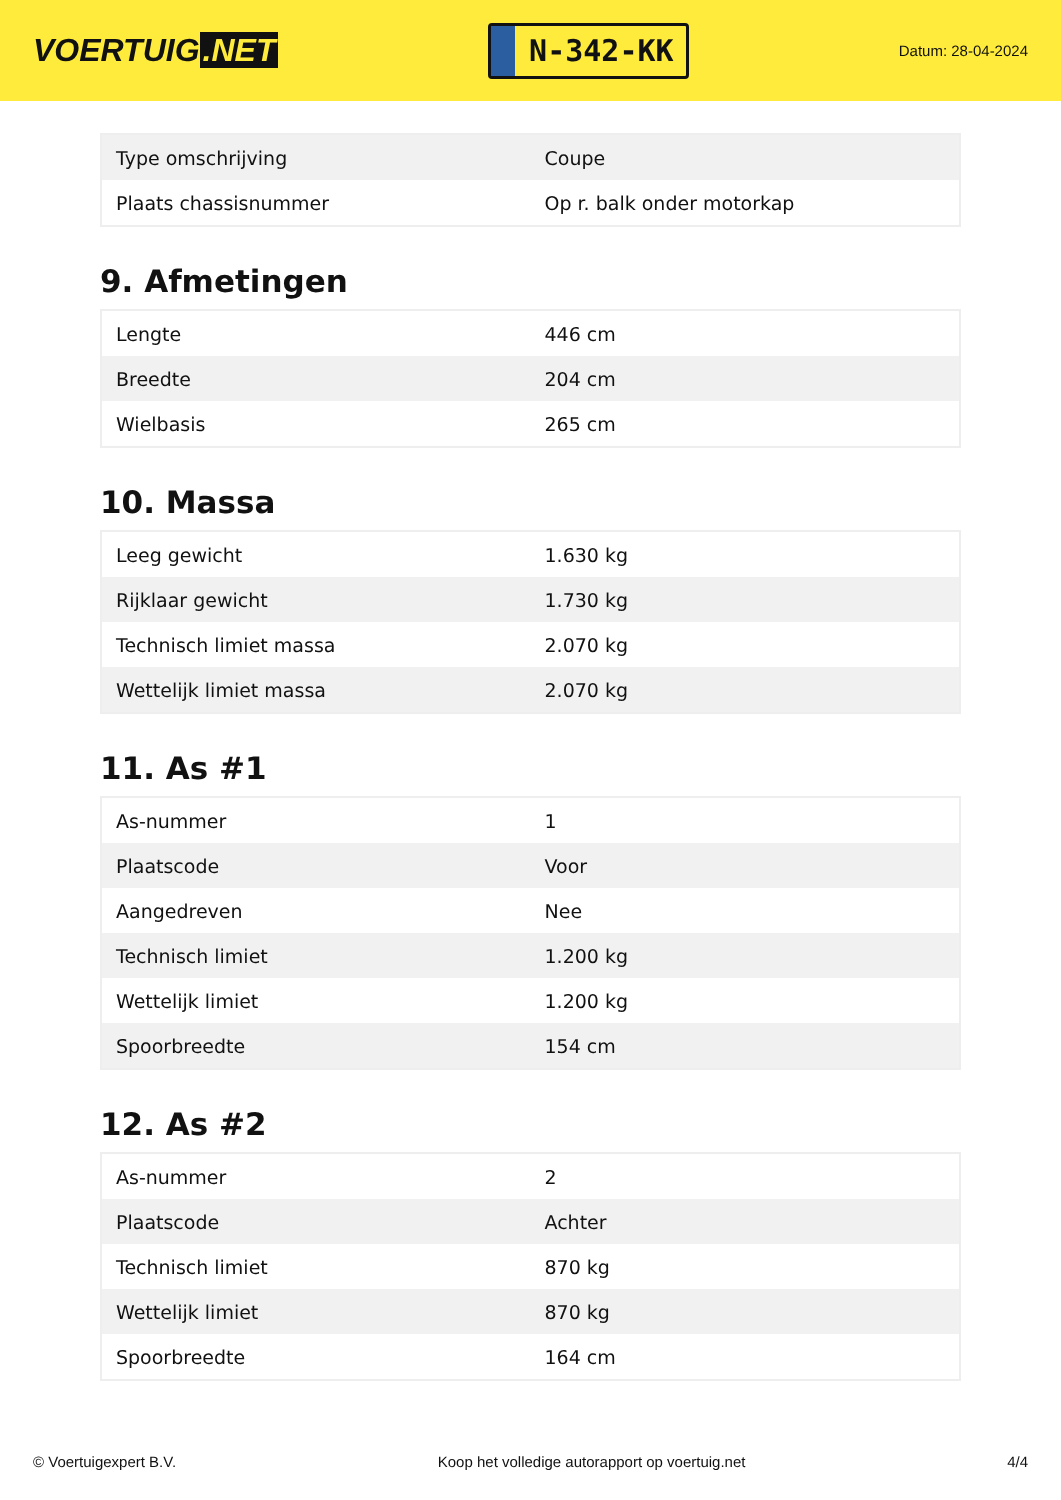VOERTUIG.NET
N-342-KK
Datum: 28-04-2024
| Type omschrijving | Coupe |
| Plaats chassisnummer | Op r. balk onder motorkap |
9. Afmetingen
| Lengte | 446 cm |
| Breedte | 204 cm |
| Wielbasis | 265 cm |
10. Massa
| Leeg gewicht | 1.630 kg |
| Rijklaar gewicht | 1.730 kg |
| Technisch limiet massa | 2.070 kg |
| Wettelijk limiet massa | 2.070 kg |
11. As #1
| As-nummer | 1 |
| Plaatscode | Voor |
| Aangedreven | Nee |
| Technisch limiet | 1.200 kg |
| Wettelijk limiet | 1.200 kg |
| Spoorbreedte | 154 cm |
12. As #2
| As-nummer | 2 |
| Plaatscode | Achter |
| Technisch limiet | 870 kg |
| Wettelijk limiet | 870 kg |
| Spoorbreedte | 164 cm |
© Voertuigexpert B.V. Koop het volledige autorapport op voertuig.net 4/4